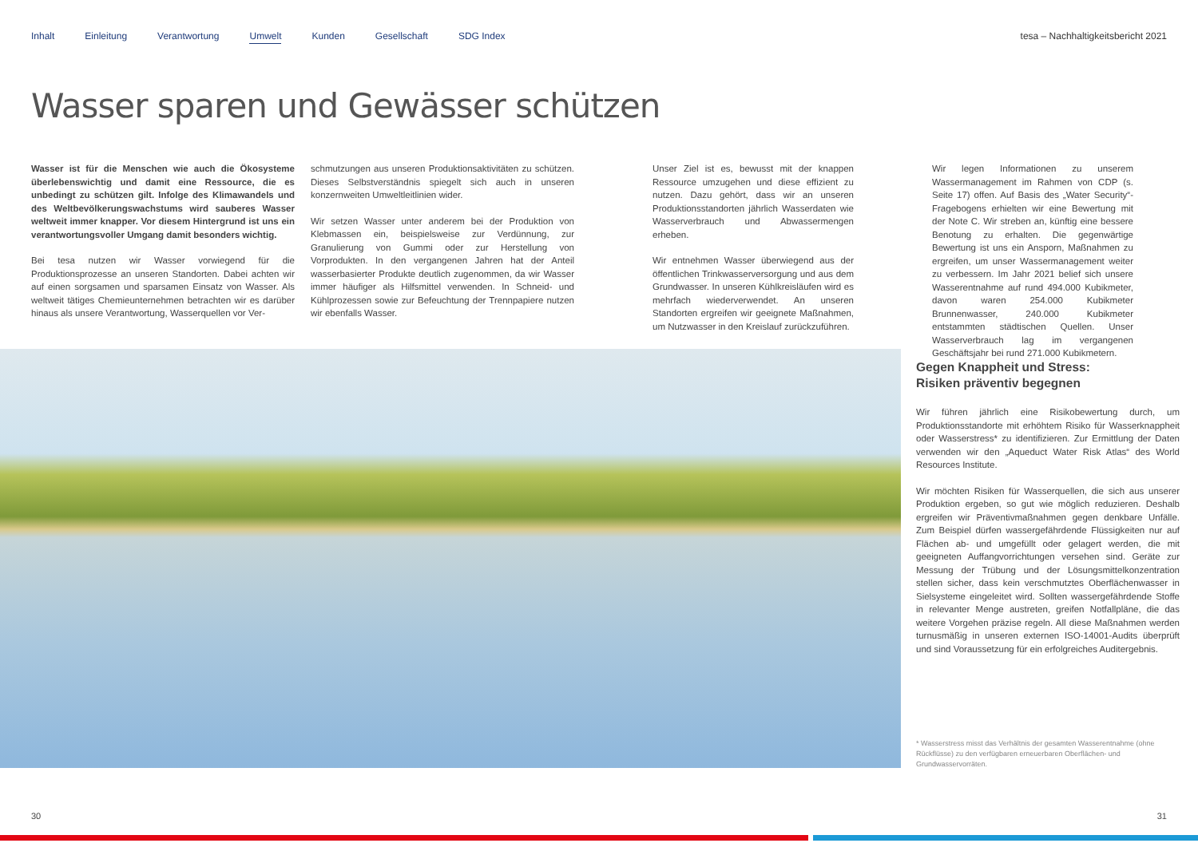Inhalt Einleitung Verantwortung Umwelt Kunden Gesellschaft SDG Index tesa – Nachhaltigkeitsbericht 2021
Wasser sparen und Gewässer schützen
Wasser ist für die Menschen wie auch die Ökosysteme überlebenswichtig und damit eine Ressource, die es unbedingt zu schützen gilt. Infolge des Klimawandels und des Weltbevölkerungswachstums wird sauberes Wasser weltweit immer knapper. Vor diesem Hintergrund ist uns ein verantwortungsvoller Umgang damit besonders wichtig.
Bei tesa nutzen wir Wasser vorwiegend für die Produktionsprozesse an unseren Standorten. Dabei achten wir auf einen sorgsamen und sparsamen Einsatz von Wasser. Als weltweit tätiges Chemieunternehmen betrachten wir es darüber hinaus als unsere Verantwortung, Wasserquellen vor Ver-
schmutzungen aus unseren Produktionsaktivitäten zu schützen. Dieses Selbstverständnis spiegelt sich auch in unseren konzernweiten Umweltleitlinien wider.
Wir setzen Wasser unter anderem bei der Produktion von Klebmassen ein, beispielsweise zur Verdünnung, zur Granulierung von Gummi oder zur Herstellung von Vorprodukten. In den vergangenen Jahren hat der Anteil wasserbasierter Produkte deutlich zugenommen, da wir Wasser immer häufiger als Hilfsmittel verwenden. In Schneid- und Kühlprozessen sowie zur Befeuchtung der Trennpapiere nutzen wir ebenfalls Wasser.
Unser Ziel ist es, bewusst mit der knappen Ressource umzugehen und diese effizient zu nutzen. Dazu gehört, dass wir an unseren Produktionsstandorten jährlich Wasserdaten wie Wasserverbrauch und Abwassermengen erheben.
Wir entnehmen Wasser überwiegend aus der öffentlichen Trinkwasserversorgung und aus dem Grundwasser. In unseren Kühlkreisläufen wird es mehrfach wiederverwendet. An unseren Standorten ergreifen wir geeignete Maßnahmen, um Nutzwasser in den Kreislauf zurückzuführen.
Wir legen Informationen zu unserem Wassermanagement im Rahmen von CDP (s. Seite 17) offen. Auf Basis des „Water Security“-Fragebogens erhielten wir eine Bewertung mit der Note C. Wir streben an, künftig eine bessere Benotung zu erhalten. Die gegenwärtige Bewertung ist uns ein Ansporn, Maßnahmen zu ergreifen, um unser Wassermanagement weiter zu verbessern. Im Jahr 2021 belief sich unsere Wasserentnahme auf rund 494.000 Kubikmeter, davon waren 254.000 Kubikmeter Brunnenwasser, 240.000 Kubikmeter entstammten städtischen Quellen. Unser Wasserverbrauch lag im vergangenen Geschäftsjahr bei rund 271.000 Kubikmetern.
Gegen Knappheit und Stress:
Risiken präventiv begegnen
Wir führen jährlich eine Risikobewertung durch, um Produktionsstandorte mit erhöhtem Risiko für Wasserknappheit oder Wasserstress* zu identifizieren. Zur Ermittlung der Daten verwenden wir den „Aqueduct Water Risk Atlas“ des World Resources Institute.
Wir möchten Risiken für Wasserquellen, die sich aus unserer Produktion ergeben, so gut wie möglich reduzieren. Deshalb ergreifen wir Präventivmaßnahmen gegen denkbare Unfälle. Zum Beispiel dürfen wassergefährdende Flüssigkeiten nur auf Flächen ab- und umgefüllt oder gelagert werden, die mit geeigneten Auffangvorrichtungen versehen sind. Geräte zur Messung der Trübung und der Lösungsmittelkonzentration stellen sicher, dass kein verschmutztes Oberflächenwasser in Sielsysteme eingeleitet wird. Sollten wassergefährdende Stoffe in relevanter Menge austreten, greifen Notfallpläne, die das weitere Vorgehen präzise regeln. All diese Maßnahmen werden turnusmäßig in unseren externen ISO-14001-Audits überprüft und sind Voraussetzung für ein erfolgreiches Auditergebnis.
* Wasserstress misst das Verhältnis der gesamten Wasserentnahme (ohne Rückflüsse) zu den verfügbaren erneuerbaren Oberflächen- und Grundwasservorräten.
30 31